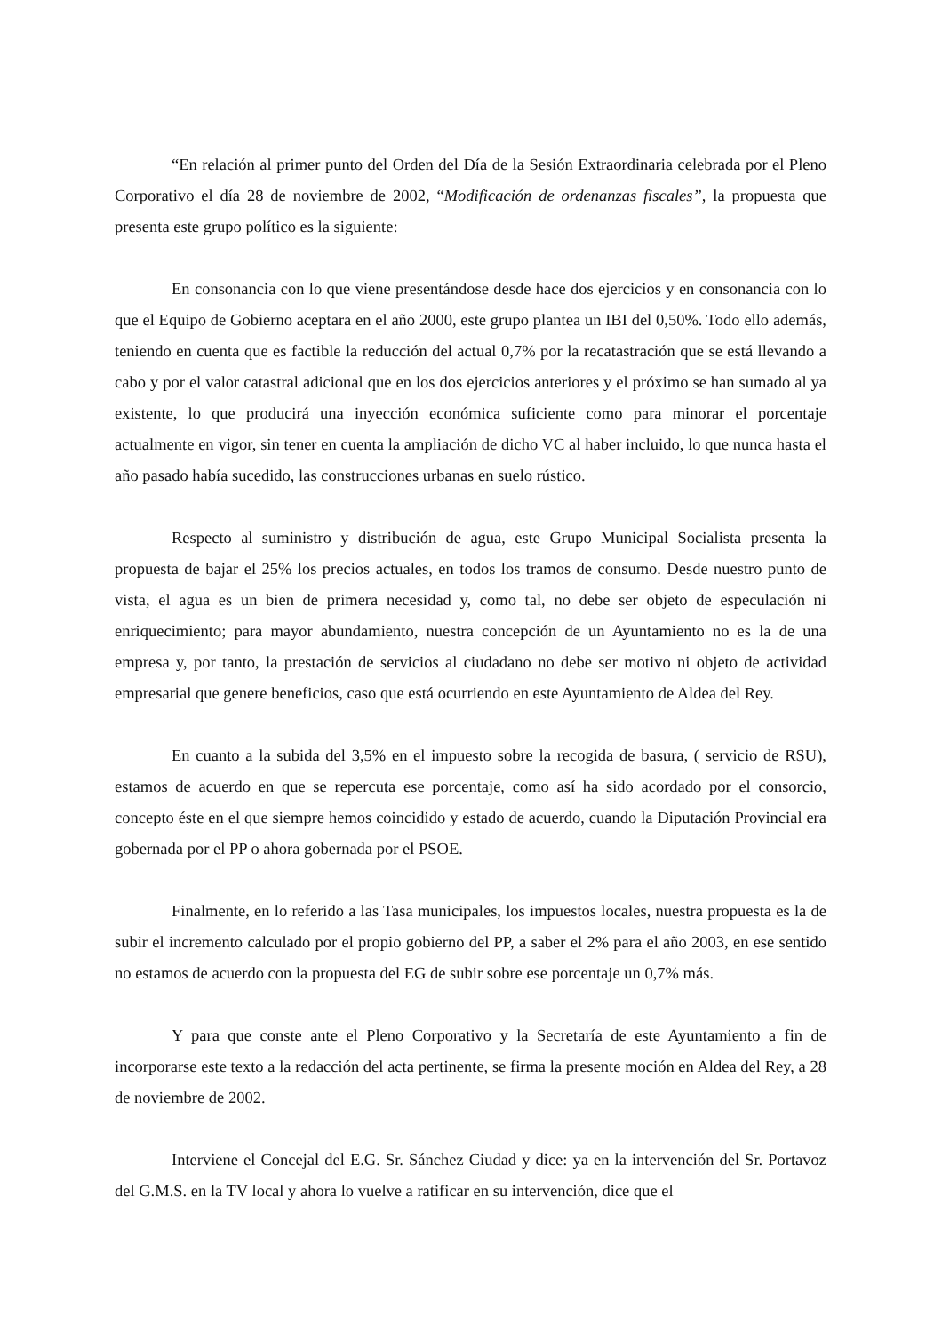“En relación al primer punto del Orden del Día de la Sesión Extraordinaria celebrada por el Pleno Corporativo el día 28 de noviembre de 2002, “Modificación de ordenanzas fiscales”, la propuesta que presenta este grupo político es la siguiente:
En consonancia con lo que viene presentándose desde hace dos ejercicios y en consonancia con lo que el Equipo de Gobierno aceptara en el año 2000, este grupo plantea un IBI del 0,50%. Todo ello además, teniendo en cuenta que es factible la reducción del actual 0,7% por la recatastración que se está llevando a cabo y por el valor catastral adicional que en los dos ejercicios anteriores y el próximo se han sumado al ya existente, lo que producirá una inyección económica suficiente como para minorar el porcentaje actualmente en vigor, sin tener en cuenta la ampliación de dicho VC al haber incluido, lo que nunca hasta el año pasado había sucedido, las construcciones urbanas en suelo rústico.
Respecto al suministro y distribución de agua, este Grupo Municipal Socialista presenta la propuesta de bajar el 25% los precios actuales, en todos los tramos de consumo. Desde nuestro punto de vista, el agua es un bien de primera necesidad y, como tal, no debe ser objeto de especulación ni enriquecimiento; para mayor abundamiento, nuestra concepción de un Ayuntamiento no es la de una empresa y, por tanto, la prestación de servicios al ciudadano no debe ser motivo ni objeto de actividad empresarial que genere beneficios, caso que está ocurriendo en este Ayuntamiento de Aldea del Rey.
En cuanto a la subida del 3,5% en el impuesto sobre la recogida de basura, ( servicio de RSU), estamos de acuerdo en que se repercuta ese porcentaje, como así ha sido acordado por el consorcio, concepto éste en el que siempre hemos coincidido y estado de acuerdo, cuando la Diputación Provincial era gobernada por el PP o ahora gobernada por el PSOE.
Finalmente, en lo referido a las Tasa municipales, los impuestos locales, nuestra propuesta es la de subir el incremento calculado por el propio gobierno del PP, a saber el 2% para el año 2003, en ese sentido no estamos de acuerdo con la propuesta del EG de subir sobre ese porcentaje un 0,7% más.
Y para que conste ante el Pleno Corporativo y la Secretaría de este Ayuntamiento a fin de incorporarse este texto a la redacción del acta pertinente, se firma la presente moción en Aldea del Rey, a 28 de noviembre de 2002.
Interviene el Concejal del E.G. Sr. Sánchez Ciudad y dice: ya en la intervención del Sr. Portavoz del G.M.S. en la TV local y ahora lo vuelve a ratificar en su intervención, dice que el